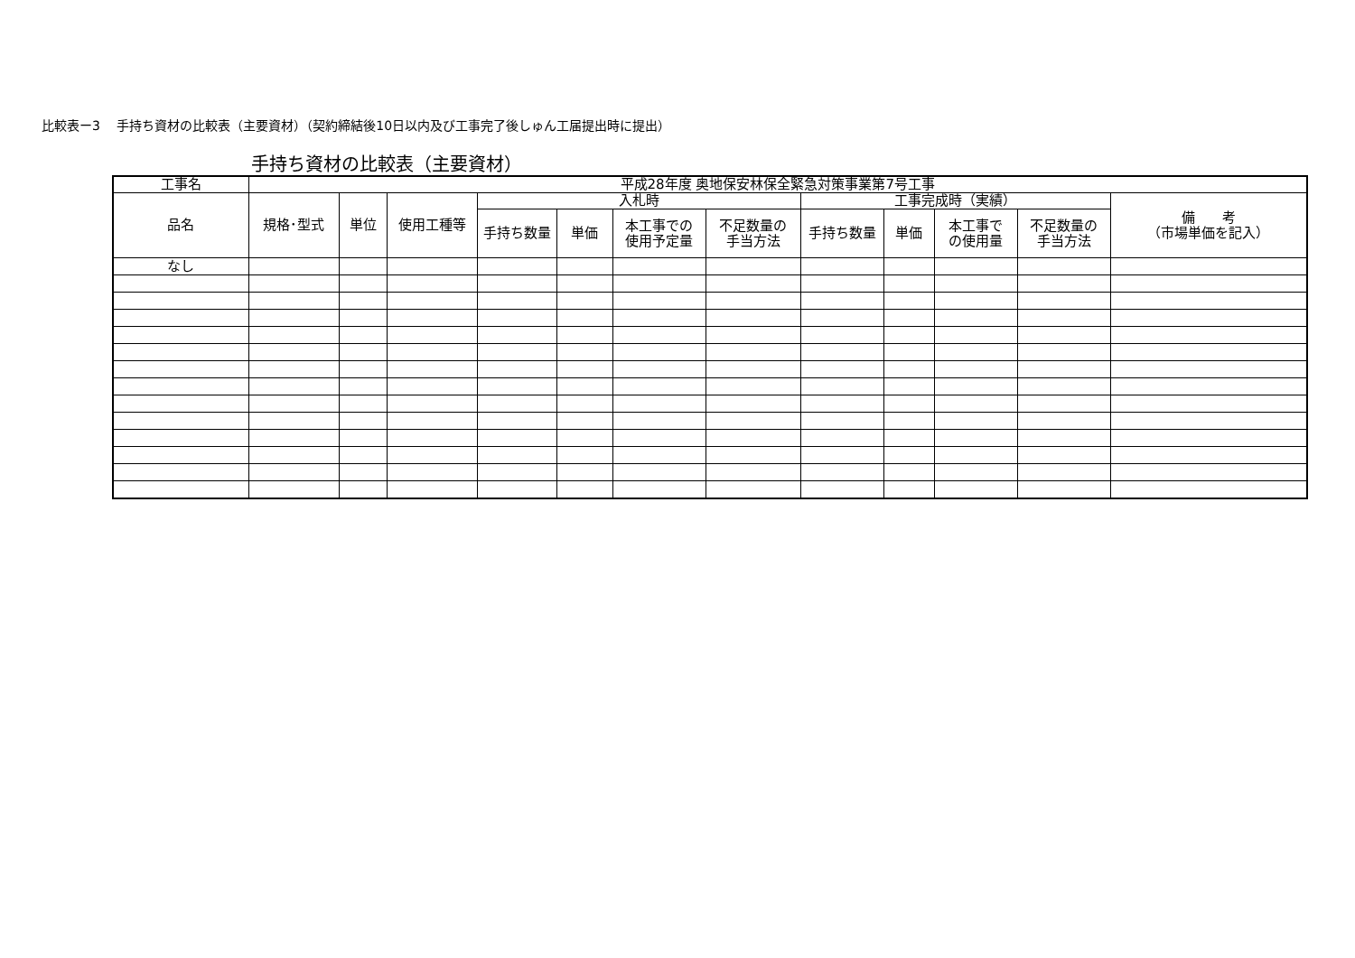比較表ー3　 手持ち資材の比較表（主要資材）（契約締結後10日以内及び工事完了後しゅん工届提出時に提出）
手持ち資材の比較表（主要資材）
| 工事名 | 平成28年度 奥地保安林保全緊急対策事業第7号工事 | | | | | | | | | | | |
| 品名 | 規格･型式 | 単位 | 使用工種等 | 入札時 | | | | 工事完成時（実績） | | | | 備 考 （市場単価を記入） |
| | | | | 手持ち数量 | 単価 | 本工事での 使用予定量 | 不足数量の 手当方法 | 手持ち数量 | 単価 | 本工事で の使用量 | 不足数量の 手当方法 | |
| なし | | | | | | | | | | | | |